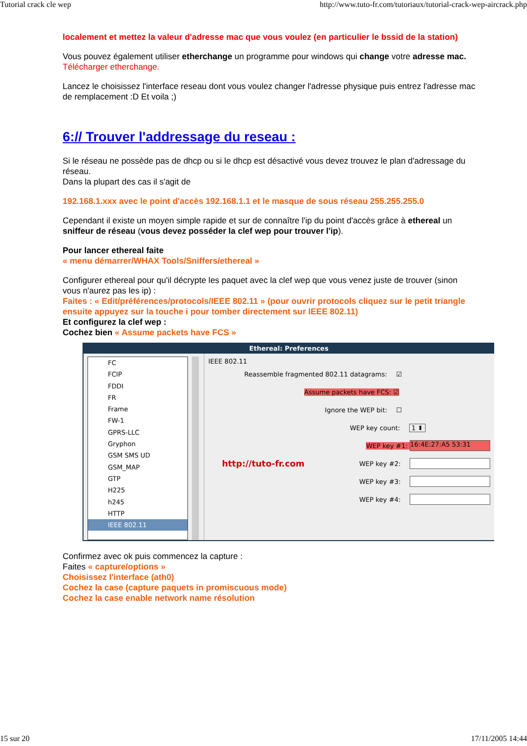Tutorial crack cle wep http://www.tuto-fr.com/tutoriaux/tutorial-crack-wep-aircrack.php
localement et mettez la valeur d'adresse mac que vous voulez (en particulier le bssid de la station)
Vous pouvez également utiliser etherchange un programme pour windows qui change votre adresse mac.
Télécharger etherchange.
Lancez le choisissez l'interface reseau dont vous voulez changer l'adresse physique puis entrez l'adresse mac de remplacement :D Et voila ;)
6:// Trouver l'addressage du reseau :
Si le réseau ne possède pas de dhcp ou si le dhcp est désactivé vous devez trouvez le plan d'adressage du réseau.
Dans la plupart des cas il s'agit de
192.168.1.xxx avec le point d'accès 192.168.1.1 et le masque de sous réseau 255.255.255.0
Cependant il existe un moyen simple rapide et sur de connaître l'ip du point d'accès grâce à ethereal un sniffeur de réseau (vous devez posséder la clef wep pour trouver l'ip).
Pour lancer ethereal faite
« menu démarrer/WHAX Tools/Sniffers/ethereal »
Configurer ethereal pour qu'il décrypte les paquet avec la clef wep que vous venez juste de trouver (sinon vous n'aurez pas les ip) :
Faites : « Edit/préférences/protocols/IEEE 802.11 » (pour ouvrir protocols cliquez sur le petit triangle ensuite appuyez sur la touche i pour tomber directement sur IEEE 802.11)
Et configurez la clef wep :
Cochez bien « Assume packets have FCS »
Ethereal: Preferences
FC
FCIP
FDDI
FR
Frame
FW-1
GPRS-LLC
Gryphon
GSM SMS UD
GSM_MAP
GTP
H225
h245
HTTP
IEEE 802.11
IEEE 802.11
Reassemble fragmented 802.11 datagrams: ☑
Assume packets have FCS: ☑
Ignore the WEP bit: ☐
WEP key count: 1 ⬍
WEP key #1:
16:4E:27:A5 53:31
http://tuto-fr.com WEP key #2:
WEP key #3:
WEP key #4:
Confirmez avec ok puis commencez la capture :
Faites « capture/options »
Choisissez l'interface (ath0)
Cochez la case (capture paquets in promiscuous mode)
Cochez la case enable network name résolution
15 sur 20 17/11/2005 14:44